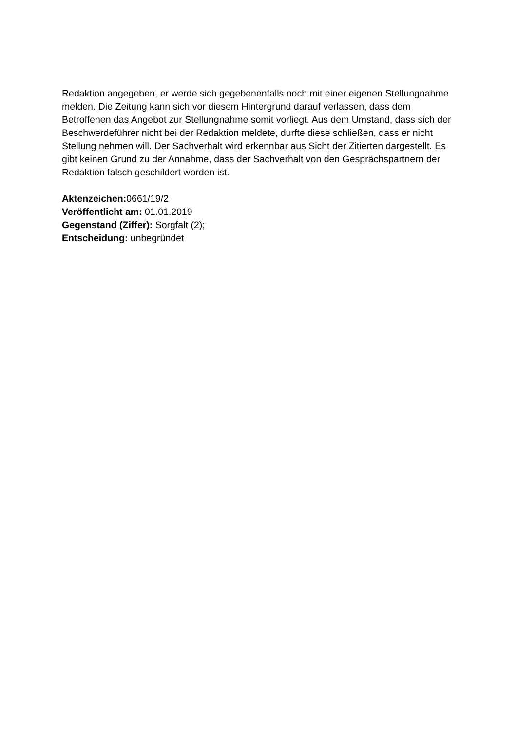Redaktion angegeben, er werde sich gegebenenfalls noch mit einer eigenen Stellungnahme melden. Die Zeitung kann sich vor diesem Hintergrund darauf verlassen, dass dem Betroffenen das Angebot zur Stellungnahme somit vorliegt. Aus dem Umstand, dass sich der Beschwerdeführer nicht bei der Redaktion meldete, durfte diese schließen, dass er nicht Stellung nehmen will. Der Sachverhalt wird erkennbar aus Sicht der Zitierten dargestellt. Es gibt keinen Grund zu der Annahme, dass der Sachverhalt von den Gesprächspartnern der Redaktion falsch geschildert worden ist.
Aktenzeichen: 0661/19/2
Veröffentlicht am: 01.01.2019
Gegenstand (Ziffer): Sorgfalt (2);
Entscheidung: unbegründet